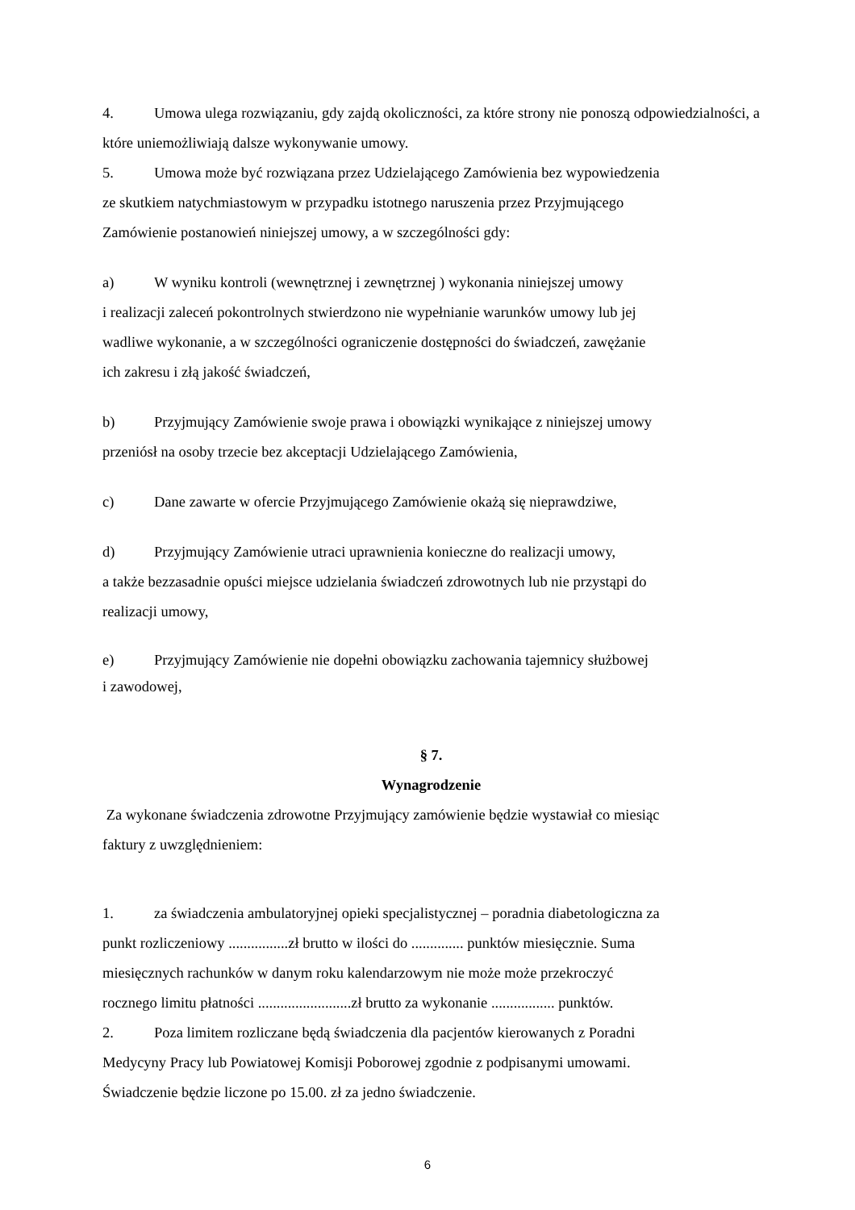4. Umowa ulega rozwiązaniu, gdy zajdą okoliczności, za które strony nie ponoszą odpowiedzialności, a które uniemożliwiają dalsze wykonywanie umowy.
5. Umowa może być rozwiązana przez Udzielającego Zamówienia bez wypowiedzenia
ze skutkiem natychmiastowym w przypadku istotnego naruszenia przez Przyjmującego
Zamówienie postanowień niniejszej umowy, a w szczególności gdy:
a) W wyniku kontroli (wewnętrznej i zewnętrznej ) wykonania niniejszej umowy
i realizacji zaleceń pokontrolnych stwierdzono nie wypełnianie warunków umowy lub jej
wadliwe wykonanie, a w szczególności ograniczenie dostępności do świadczeń, zawężanie
ich zakresu i złą jakość świadczeń,
b) Przyjmujący Zamówienie swoje prawa i obowiązki wynikające z niniejszej umowy
przeniósł na osoby trzecie bez akceptacji Udzielającego Zamówienia,
c) Dane zawarte w ofercie Przyjmującego Zamówienie okażą się nieprawdziwe,
d) Przyjmujący Zamówienie utraci uprawnienia konieczne do realizacji umowy,
a także bezzasadnie opuści miejsce udzielania świadczeń zdrowotnych lub nie przystąpi do
realizacji umowy,
e) Przyjmujący Zamówienie nie dopełni obowiązku zachowania tajemnicy służbowej
i zawodowej,
§ 7.
Wynagrodzenie
Za wykonane świadczenia zdrowotne Przyjmujący zamówienie będzie wystawiał co miesiąc
faktury z uwzględnieniem:
1. za świadczenia ambulatoryjnej opieki specjalistycznej – poradnia diabetologiczna za
punkt rozliczeniowy ................zł brutto w ilości do .............. punktów miesięcznie. Suma
miesięcznych rachunków w danym roku kalendarzowym nie może może przekroczyć
rocznego limitu płatności .........................zł brutto za wykonanie ................. punktów.
2. Poza limitem rozliczane będą świadczenia dla pacjentów kierowanych z Poradni
Medycyny Pracy lub Powiatowej Komisji Poborowej zgodnie z podpisanymi umowami.
Świadczenie będzie liczone po 15.00. zł za jedno świadczenie.
6